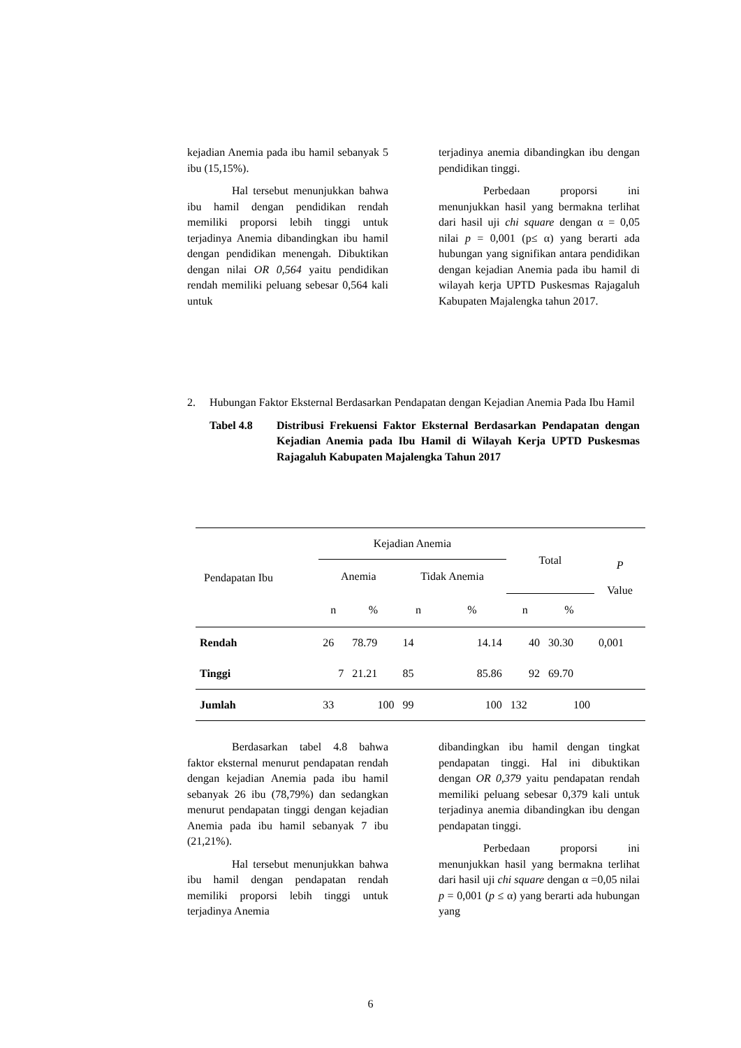kejadian Anemia pada ibu hamil sebanyak 5 ibu (15,15%).
Hal tersebut menunjukkan bahwa ibu hamil dengan pendidikan rendah memiliki proporsi lebih tinggi untuk terjadinya Anemia dibandingkan ibu hamil dengan pendidikan menengah. Dibuktikan dengan nilai OR 0,564 yaitu pendidikan rendah memiliki peluang sebesar 0,564 kali untuk
terjadinya anemia dibandingkan ibu dengan pendidikan tinggi.
Perbedaan proporsi ini menunjukkan hasil yang bermakna terlihat dari hasil uji chi square dengan α = 0,05 nilai p = 0,001 (p≤ α) yang berarti ada hubungan yang signifikan antara pendidikan dengan kejadian Anemia pada ibu hamil di wilayah kerja UPTD Puskesmas Rajagaluh Kabupaten Majalengka tahun 2017.
2. Hubungan Faktor Eksternal Berdasarkan Pendapatan dengan Kejadian Anemia Pada Ibu Hamil
Tabel 4.8 Distribusi Frekuensi Faktor Eksternal Berdasarkan Pendapatan dengan Kejadian Anemia pada Ibu Hamil di Wilayah Kerja UPTD Puskesmas Rajagaluh Kabupaten Majalengka Tahun 2017
| Pendapatan Ibu | Kejadian Anemia | | | | Total | | P Value |
| --- | --- | --- | --- | --- | --- | --- | --- |
| | Anemia | | Tidak Anemia | | | | |
| | n | % | n | % | n | % | |
| Rendah | 26 | 78.79 | 14 | 14.14 | 40 | 30.30 | 0,001 |
| Tinggi | 7 | 21.21 | 85 | 85.86 | 92 | 69.70 | |
| Jumlah | 33 | 100 | 99 | 100 | 132 | 100 | |
Berdasarkan tabel 4.8 bahwa faktor eksternal menurut pendapatan rendah dengan kejadian Anemia pada ibu hamil sebanyak 26 ibu (78,79%) dan sedangkan menurut pendapatan tinggi dengan kejadian Anemia pada ibu hamil sebanyak 7 ibu (21,21%).
Hal tersebut menunjukkan bahwa ibu hamil dengan pendapatan rendah memiliki proporsi lebih tinggi untuk terjadinya Anemia
dibandingkan ibu hamil dengan tingkat pendapatan tinggi. Hal ini dibuktikan dengan OR 0,379 yaitu pendapatan rendah memiliki peluang sebesar 0,379 kali untuk terjadinya anemia dibandingkan ibu dengan pendapatan tinggi.
Perbedaan proporsi ini menunjukkan hasil yang bermakna terlihat dari hasil uji chi square dengan α =0,05 nilai p = 0,001 (p ≤ α) yang berarti ada hubungan yang
6